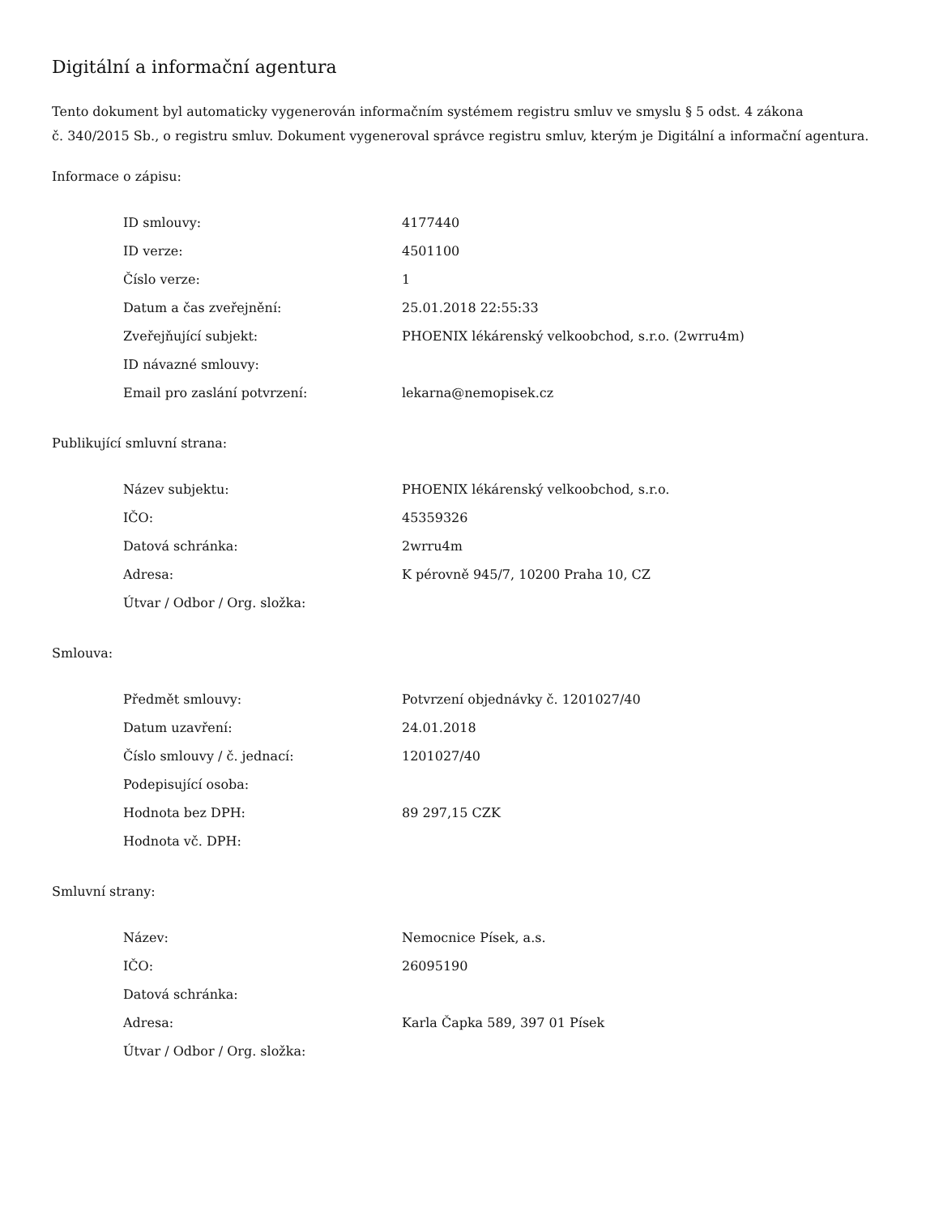Digitální a informační agentura
Tento dokument byl automaticky vygenerován informačním systémem registru smluv ve smyslu § 5 odst. 4 zákona
č. 340/2015 Sb., o registru smluv. Dokument vygeneroval správce registru smluv, kterým je Digitální a informační agentura.
Informace o zápisu:
| ID smlouvy: | 4177440 |
| ID verze: | 4501100 |
| Číslo verze: | 1 |
| Datum a čas zveřejnění: | 25.01.2018 22:55:33 |
| Zveřejňující subjekt: | PHOENIX lékárenský velkoobchod, s.r.o. (2wrru4m) |
| ID návazné smlouvy: | |
| Email pro zaslání potvrzení: | lekarna@nemopisek.cz |
Publikující smluvní strana:
| Název subjektu: | PHOENIX lékárenský velkoobchod, s.r.o. |
| IČO: | 45359326 |
| Datová schránka: | 2wrru4m |
| Adresa: | K pérovně 945/7, 10200 Praha 10, CZ |
| Útvar / Odbor / Org. složka: | |
Smlouva:
| Předmět smlouvy: | Potvrzení objednávky č. 1201027/40 |
| Datum uzavření: | 24.01.2018 |
| Číslo smlouvy / č. jednací: | 1201027/40 |
| Podepisující osoba: | |
| Hodnota bez DPH: | 89 297,15 CZK |
| Hodnota vč. DPH: | |
Smluvní strany:
| Název: | Nemocnice Písek, a.s. |
| IČO: | 26095190 |
| Datová schránka: | |
| Adresa: | Karla Čapka 589, 397 01 Písek |
| Útvar / Odbor / Org. složka: | |